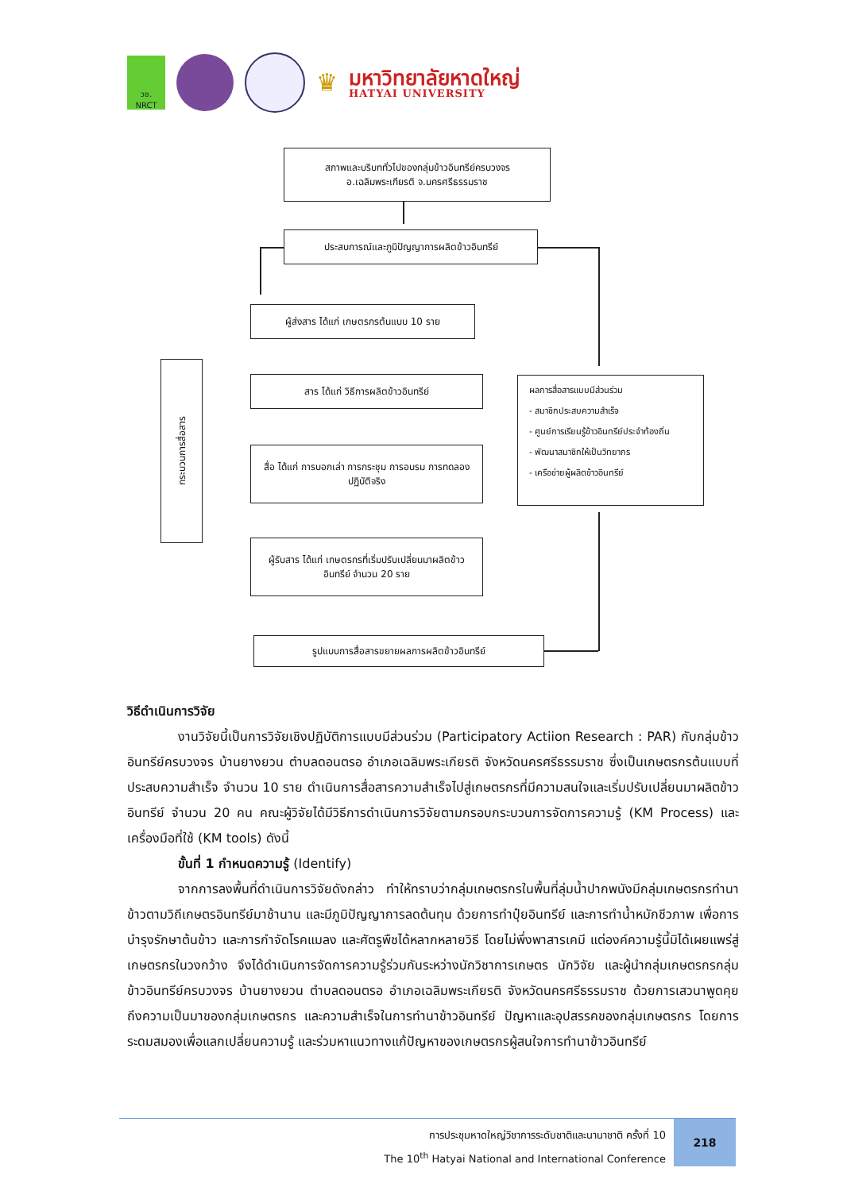วช.
NRCT
♛
มหาวิทยาลัยหาดใหญ่
HATYAI UNIVERSITY
สภาพและบริบททั่วไปของกลุ่มข้าวอินทรีย์ครบวงจร อ.เฉลิมพระเกียรติ จ.นครศรีธรรมราช
ประสบการณ์และภูมิปัญญาการผลิตข้าวอินทรีย์
ผู้ส่งสาร ได้แก่ เกษตรกรต้นแบบ 10 ราย
สาร ได้แก่ วิธีการผลิตข้าวอินทรีย์
สื่อ ได้แก่ การบอกเล่า การกระชุม การอบรม การทดลอง ปฏิบัติจริง
ผู้รับสาร ได้แก่ เกษตรกรที่เริ่มปรับเปลี่ยนมาผลิตข้าวอินทรีย์ จำนวน 20 ราย
รูปแบบการสื่อสารขยายผลการผลิตข้าวอินทรีย์
กระบวนการสื่อสาร
ผลการสื่อสารแบบมีส่วนร่วม
- สมาชิกประสบความสำเร็จ
- ศูนย์การเรียนรู้ข้าวอินทรีย์ประจำท้องถิ่น
- พัฒนาสมาชิกให้เป็นวิทยากร
- เครือข่ายผู้ผลิตข้าวอินทรีย์
วิธีดำเนินการวิจัย
งานวิจัยนี้เป็นการวิจัยเชิงปฏิบัติการแบบมีส่วนร่วม (Participatory Actiion Research : PAR) กับกลุ่มข้าวอินทรีย์ครบวงจร บ้านยางยวน ตำบลดอนตรอ อำเภอเฉลิมพระเกียรติ จังหวัดนครศรีธรรมราช ซึ่งเป็นเกษตรกรต้นแบบที่ประสบความสำเร็จ จำนวน 10 ราย ดำเนินการสื่อสารความสำเร็จไปสู่เกษตรกรที่มีความสนใจและเริ่มปรับเปลี่ยนมาผลิตข้าวอินทรีย์ จำนวน 20 คน คณะผู้วิจัยได้มีวิธีการดำเนินการวิจัยตามกรอบกระบวนการจัดการความรู้ (KM Process) และเครื่องมือที่ใช้ (KM tools) ดังนี้
ขั้นที่ 1 กำหนดความรู้ (Identify)
จากการลงพื้นที่ดำเนินการวิจัยดังกล่าว ทำให้ทราบว่ากลุ่มเกษตรกรในพื้นที่ลุ่มน้ำปากพนังมีกลุ่มเกษตรกรทำนาข้าวตามวิถีเกษตรอินทรีย์มาช้านาน และมีภูมิปัญญาการลดต้นทุน ด้วยการทำปุ๋ยอินทรีย์ และการทำน้ำหมักชีวภาพ เพื่อการบำรุงรักษาต้นข้าว และการกำจัดโรคแมลง และศัตรูพืชได้หลากหลายวิธี โดยไม่พึ่งพาสารเคมี แต่องค์ความรู้นี้มิได้เผยแพร่สู่เกษตรกรในวงกว้าง จึงได้ดำเนินการจัดการความรู้ร่วมกันระหว่างนักวิชาการเกษตร นักวิจัย และผู้นำกลุ่มเกษตรกรกลุ่มข้าวอินทรีย์ครบวงจร บ้านยางยวน ตำบลดอนตรอ อำเภอเฉลิมพระเกียรติ จังหวัดนครศรีธรรมราช ด้วยการเสวนาพูดคุยถึงความเป็นมาของกลุ่มเกษตรกร และความสำเร็จในการทำนาข้าวอินทรีย์ ปัญหาและอุปสรรคของกลุ่มเกษตรกร โดยการระดมสมองเพื่อแลกเปลี่ยนความรู้ และร่วมหาแนวทางแก้ปัญหาของเกษตรกรผู้สนใจการทำนาข้าวอินทรีย์
การประชุมหาดใหญ่วิชาการระดับชาติและนานาชาติ ครั้งที่ 10
The 10<sup>th</sup> Hatyai National and International Conference
218